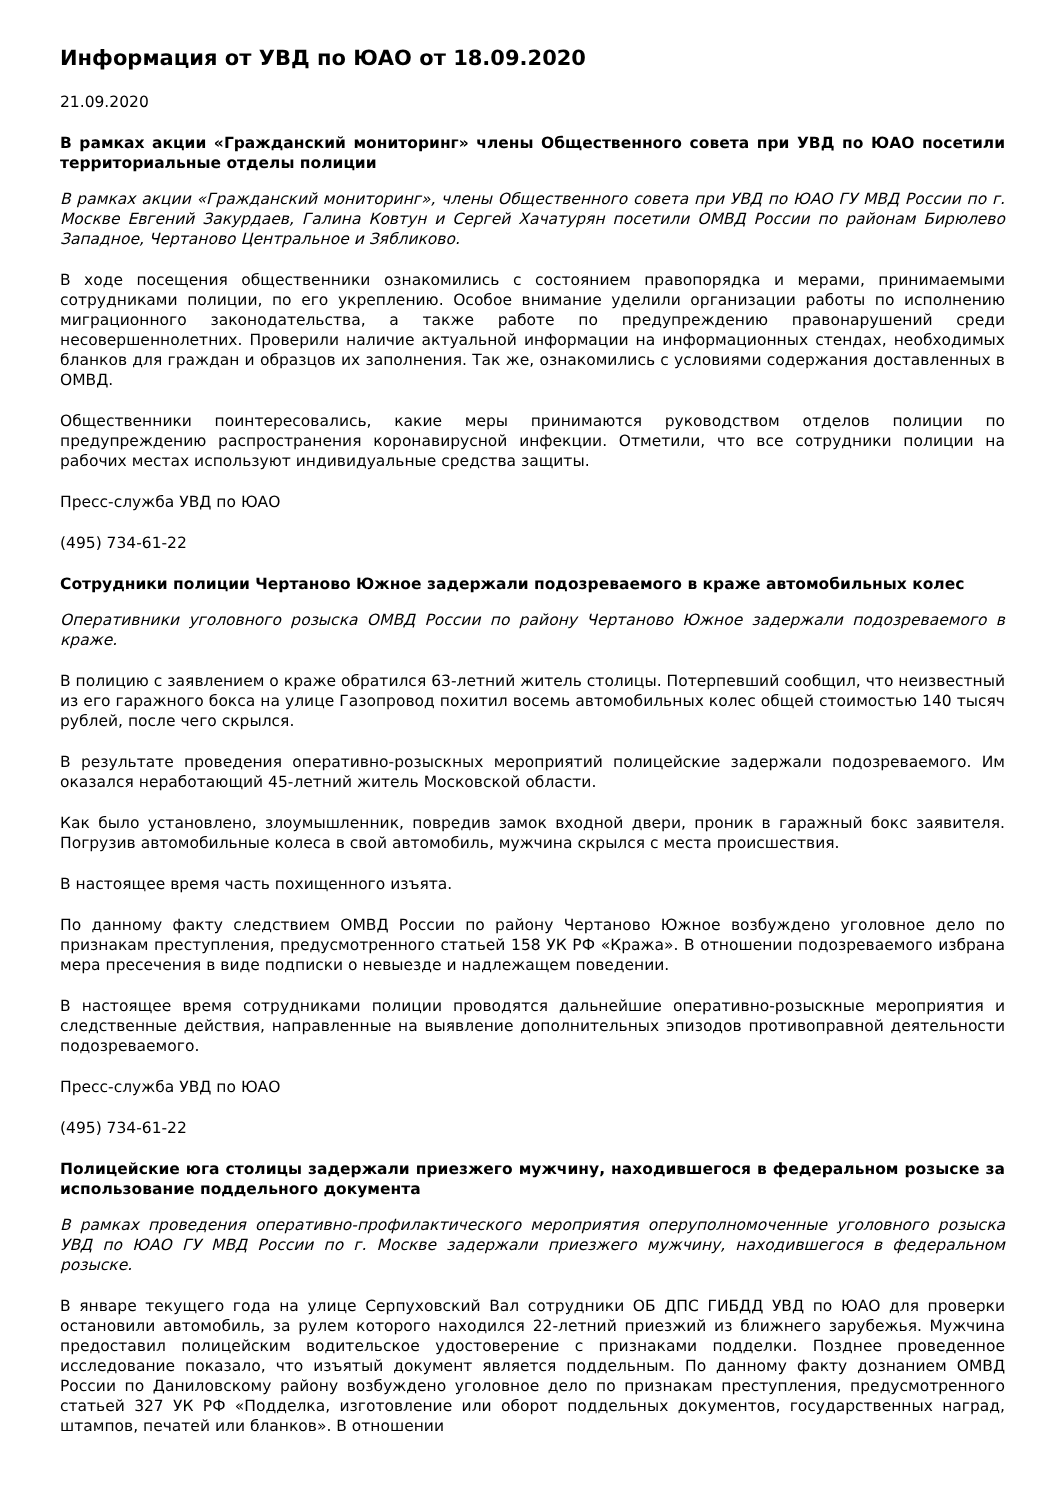Информация от УВД по ЮАО от 18.09.2020
21.09.2020
В рамках акции «Гражданский мониторинг» члены Общественного совета при УВД по ЮАО посетили территориальные отделы полиции
В рамках акции «Гражданский мониторинг», члены Общественного совета при УВД по ЮАО ГУ МВД России по г. Москве Евгений Закурдаев, Галина Ковтун и Сергей Хачатурян посетили ОМВД России по районам Бирюлево Западное, Чертаново Центральное и Зябликово.
В ходе посещения общественники ознакомились с состоянием правопорядка и мерами, принимаемыми сотрудниками полиции, по его укреплению. Особое внимание уделили организации работы по исполнению миграционного законодательства, а также работе по предупреждению правонарушений среди несовершеннолетних. Проверили наличие актуальной информации на информационных стендах, необходимых бланков для граждан и образцов их заполнения. Так же, ознакомились с условиями содержания доставленных в ОМВД.
Общественники поинтересовались, какие меры принимаются руководством отделов полиции по предупреждению распространения коронавирусной инфекции. Отметили, что все сотрудники полиции на рабочих местах используют индивидуальные средства защиты.
Пресс-служба УВД по ЮАО
(495) 734-61-22
Сотрудники полиции Чертаново Южное задержали подозреваемого в краже автомобильных колес
Оперативники уголовного розыска ОМВД России по району Чертаново Южное задержали подозреваемого в краже.
В полицию с заявлением о краже обратился 63-летний житель столицы. Потерпевший сообщил, что неизвестный из его гаражного бокса на улице Газопровод похитил восемь автомобильных колес общей стоимостью 140 тысяч рублей, после чего скрылся.
В результате проведения оперативно-розыскных мероприятий полицейские задержали подозреваемого. Им оказался неработающий 45-летний житель Московской области.
Как было установлено, злоумышленник, повредив замок входной двери, проник в гаражный бокс заявителя. Погрузив автомобильные колеса в свой автомобиль, мужчина скрылся с места происшествия.
В настоящее время часть похищенного изъята.
По данному факту следствием ОМВД России по району Чертаново Южное возбуждено уголовное дело по признакам преступления, предусмотренного статьей 158 УК РФ «Кража». В отношении подозреваемого избрана мера пресечения в виде подписки о невыезде и надлежащем поведении.
В настоящее время сотрудниками полиции проводятся дальнейшие оперативно-розыскные мероприятия и следственные действия, направленные на выявление дополнительных эпизодов противоправной деятельности подозреваемого.
Пресс-служба УВД по ЮАО
(495) 734-61-22
Полицейские юга столицы задержали приезжего мужчину, находившегося в федеральном розыске за использование поддельного документа
В рамках проведения оперативно-профилактического мероприятия оперуполномоченные уголовного розыска УВД по ЮАО ГУ МВД России по г. Москве задержали приезжего мужчину, находившегося в федеральном розыске.
В январе текущего года на улице Серпуховский Вал сотрудники ОБ ДПС ГИБДД УВД по ЮАО для проверки остановили автомобиль, за рулем которого находился 22-летний приезжий из ближнего зарубежья. Мужчина предоставил полицейским водительское удостоверение с признаками подделки. Позднее проведенное исследование показало, что изъятый документ является поддельным. По данному факту дознанием ОМВД России по Даниловскому району возбуждено уголовное дело по признакам преступления, предусмотренного статьей 327 УК РФ «Подделка, изготовление или оборот поддельных документов, государственных наград, штампов, печатей или бланков». В отношении